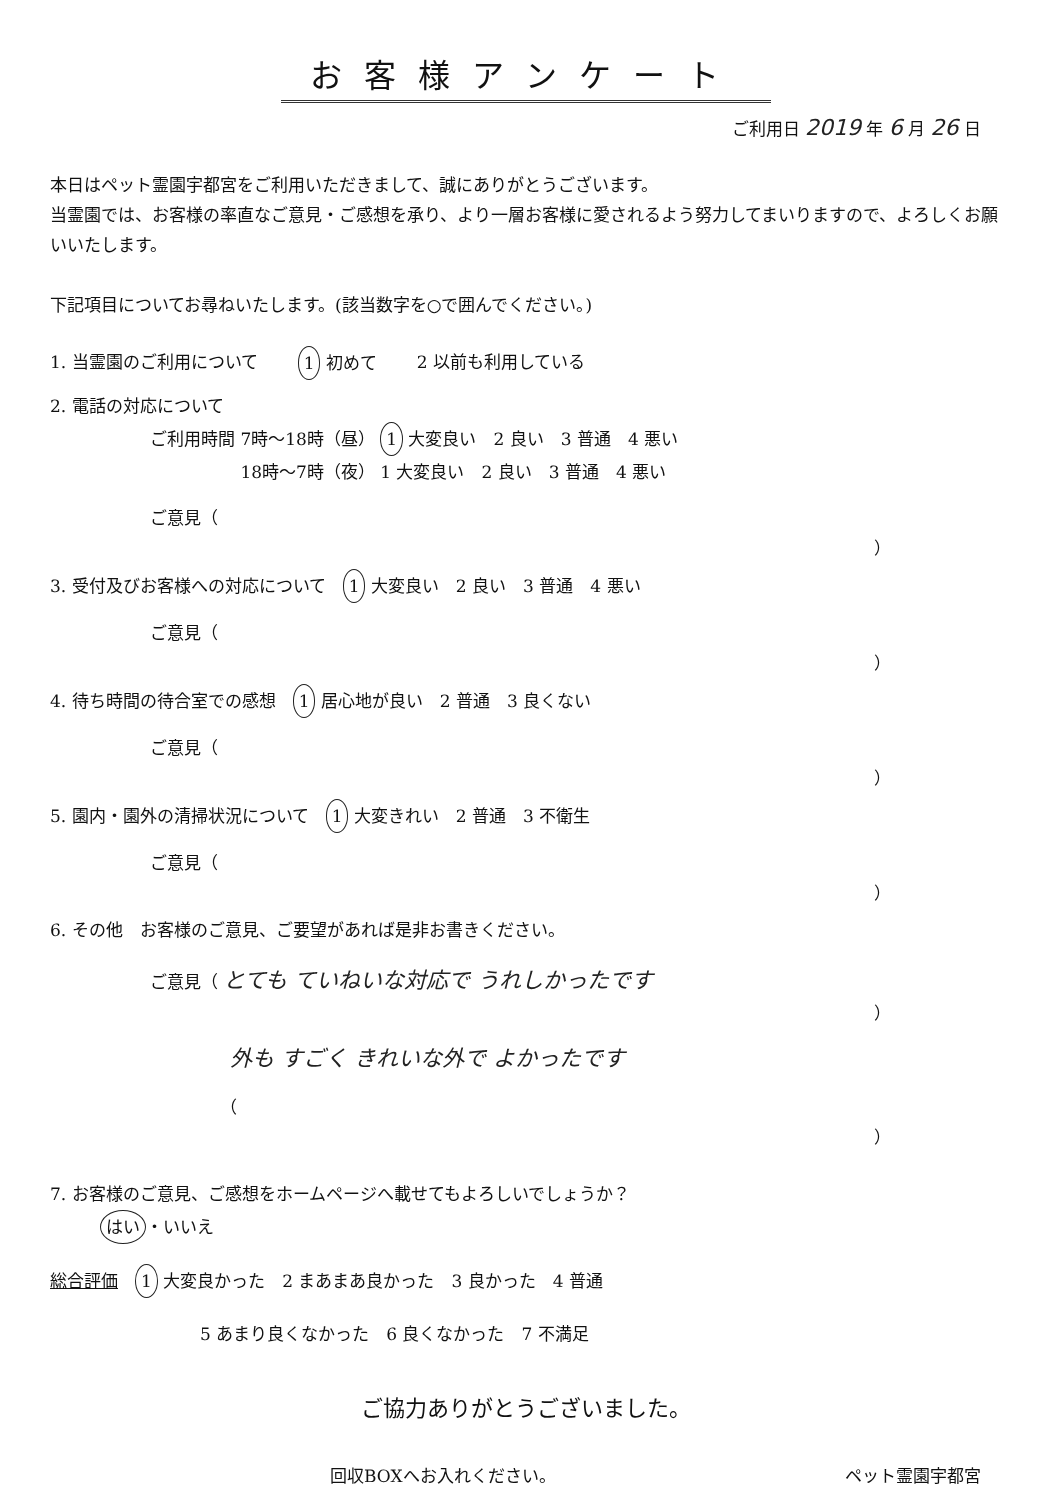お客様アンケート
ご利用日 2019 年 6 月 26 日
本日はペット霊園宇都宮をご利用いただきまして、誠にありがとうございます。
当霊園では、お客様の率直なご意見・ご感想を承り、より一層お客様に愛されるよう努力してまいりますので、よろしくお願いいたします。
下記項目についてお尋ねいたします。(該当数字を○で囲んでください。)
1. 当霊園のご利用について 1 初めて 2 以前も利用している
2. 電話の対応について
ご利用時間 7時～18時（昼） 1 大変良い　2 良い　3 普通　4 悪い
　　　　　 18時～7時（夜） 1 大変良い　2 良い　3 普通　4 悪い
ご意見（
）
3. 受付及びお客様への対応について　1 大変良い　2 良い　3 普通　4 悪い
ご意見（
）
4. 待ち時間の待合室での感想　1 居心地が良い　2 普通　3 良くない
ご意見（
）
5. 園内・園外の清掃状況について　1 大変きれい　2 普通　3 不衛生
ご意見（
）
6. その他　お客様のご意見、ご要望があれば是非お書きください。
ご意見（ とても ていねいな対応で うれしかったです
）
外も すごく きれいな外で よかったです
（
）
7. お客様のご意見、ご感想をホームページへ載せてもよろしいでしょうか？
はい ・いいえ
総合評価　1 大変良かった　2 まあまあ良かった　3 良かった　4 普通
5 あまり良くなかった　6 良くなかった　7 不満足
ご協力ありがとうございました。
回収BOXへお入れください。 ペット霊園宇都宮